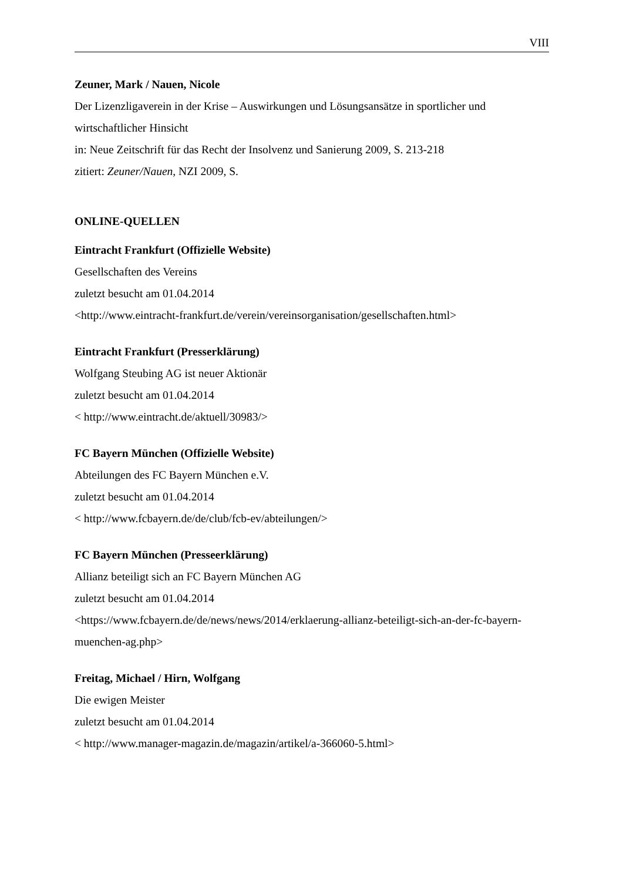VIII
Zeuner, Mark / Nauen, Nicole
Der Lizenzligaverein in der Krise – Auswirkungen und Lösungsansätze in sportlicher und wirtschaftlicher Hinsicht
in: Neue Zeitschrift für das Recht der Insolvenz und Sanierung 2009, S. 213-218
zitiert: Zeuner/Nauen, NZI 2009, S.
ONLINE-QUELLEN
Eintracht Frankfurt (Offizielle Website)
Gesellschaften des Vereins
zuletzt besucht am 01.04.2014
<http://www.eintracht-frankfurt.de/verein/vereinsorganisation/gesellschaften.html>
Eintracht Frankfurt (Presserklärung)
Wolfgang Steubing AG ist neuer Aktionär
zuletzt besucht am 01.04.2014
< http://www.eintracht.de/aktuell/30983/>
FC Bayern München (Offizielle Website)
Abteilungen des FC Bayern München e.V.
zuletzt besucht am 01.04.2014
< http://www.fcbayern.de/de/club/fcb-ev/abteilungen/>
FC Bayern München (Presseerklärung)
Allianz beteiligt sich an FC Bayern München AG
zuletzt besucht am 01.04.2014
<https://www.fcbayern.de/de/news/news/2014/erklaerung-allianz-beteiligt-sich-an-der-fc-bayern-muenchen-ag.php>
Freitag, Michael / Hirn, Wolfgang
Die ewigen Meister
zuletzt besucht am 01.04.2014
< http://www.manager-magazin.de/magazin/artikel/a-366060-5.html>